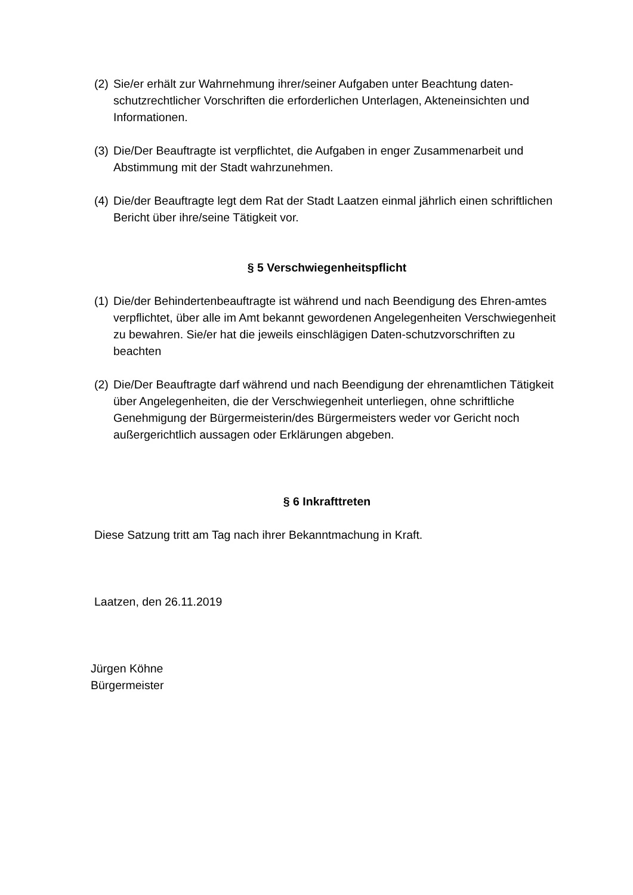(2) Sie/er erhält zur Wahrnehmung ihrer/seiner Aufgaben unter Beachtung daten-schutzrechtlicher Vorschriften die erforderlichen Unterlagen, Akteneinsichten und Informationen.
(3) Die/Der Beauftragte ist verpflichtet, die Aufgaben in enger Zusammenarbeit und Abstimmung mit der Stadt wahrzunehmen.
(4) Die/der Beauftragte legt dem Rat der Stadt Laatzen einmal jährlich einen schriftlichen Bericht über ihre/seine Tätigkeit vor.
§ 5 Verschwiegenheitspflicht
(1) Die/der Behindertenbeauftragte ist während und nach Beendigung des Ehren-amtes verpflichtet, über alle im Amt bekannt gewordenen Angelegenheiten Verschwiegenheit zu bewahren. Sie/er hat die jeweils einschlägigen Daten-schutzvorschriften zu beachten
(2) Die/Der Beauftragte darf während und nach Beendigung der ehrenamtlichen Tätigkeit über Angelegenheiten, die der Verschwiegenheit unterliegen, ohne schriftliche Genehmigung der Bürgermeisterin/des Bürgermeisters weder vor Gericht noch außergerichtlich aussagen oder Erklärungen abgeben.
§ 6 Inkrafttreten
Diese Satzung tritt am Tag nach ihrer Bekanntmachung in Kraft.
Laatzen, den 26.11.2019
Jürgen Köhne
Bürgermeister